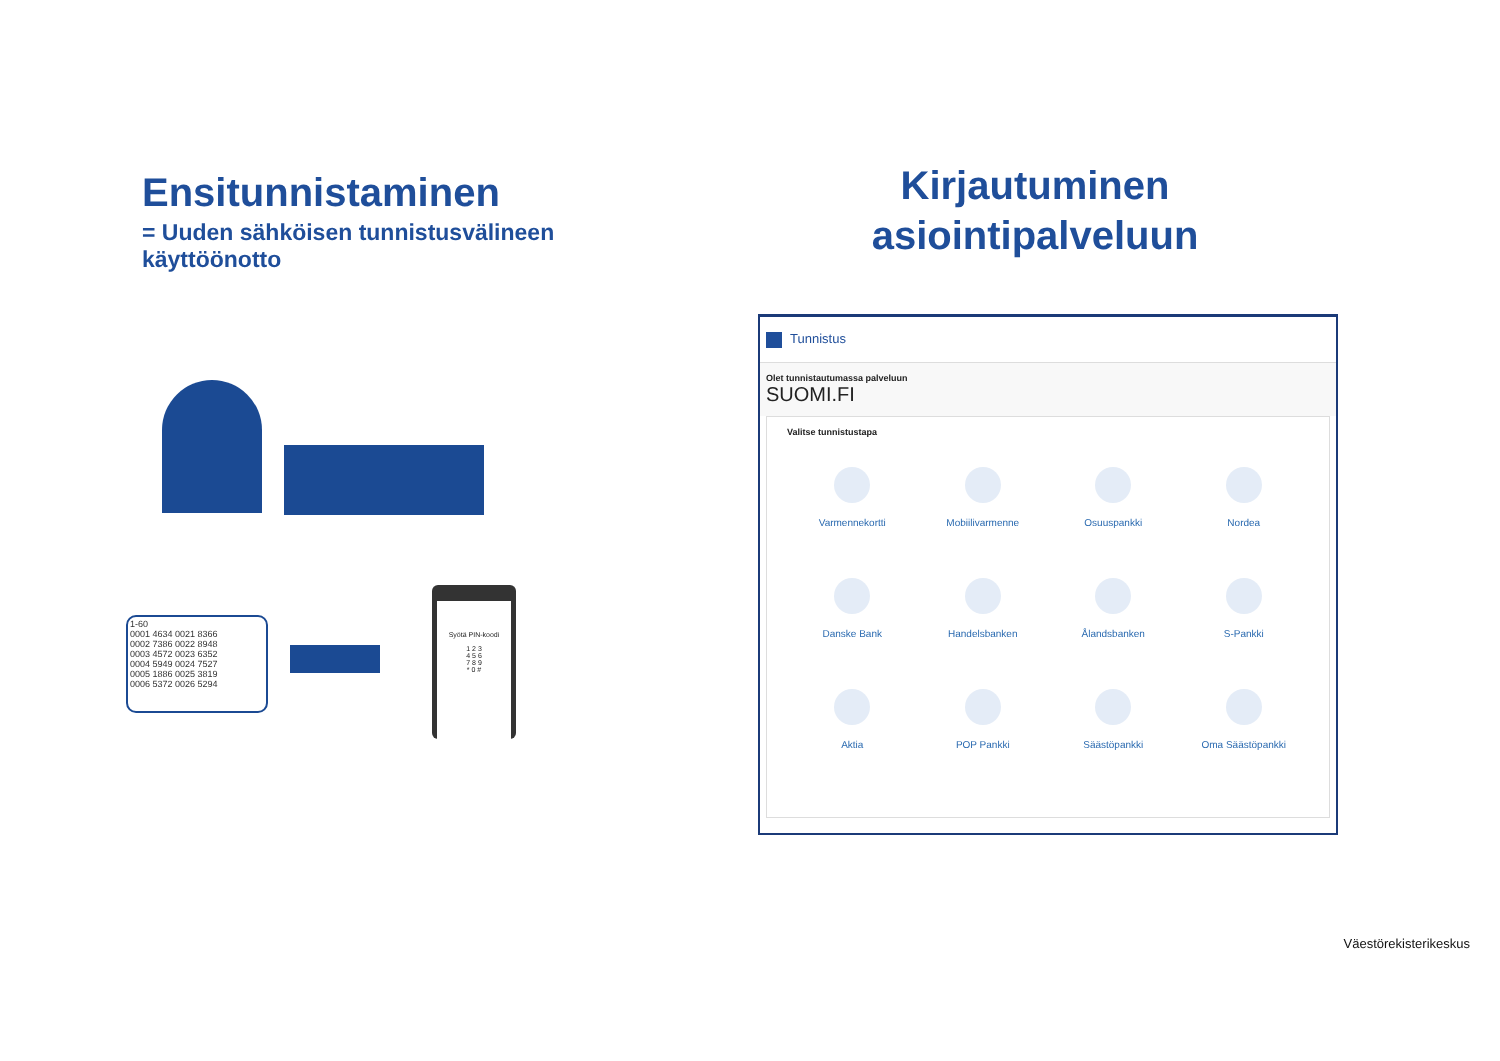Ensitunnistaminen
= Uuden sähköisen tunnistusvälineen käyttöönotto
Kirjautuminen asiointipalveluun
1-60
0001 4634 0021 8366
0002 7386 0022 8948
0003 4572 0023 6352
0004 5949 0024 7527
0005 1886 0025 3819
0006 5372 0026 5294
Syötä PIN-koodi
1 2 3
4 5 6
7 8 9
* 0 #
Tunnistus
Olet tunnistautumassa palveluun
SUOMI.FI
Valitse tunnistustapa
Varmennekortti
Mobiilivarmenne
Osuuspankki
Nordea
Danske Bank
Handelsbanken
Ålandsbanken
S-Pankki
Aktia
POP Pankki
Säästöpankki
Oma Säästöpankki
Väestörekisterikeskus